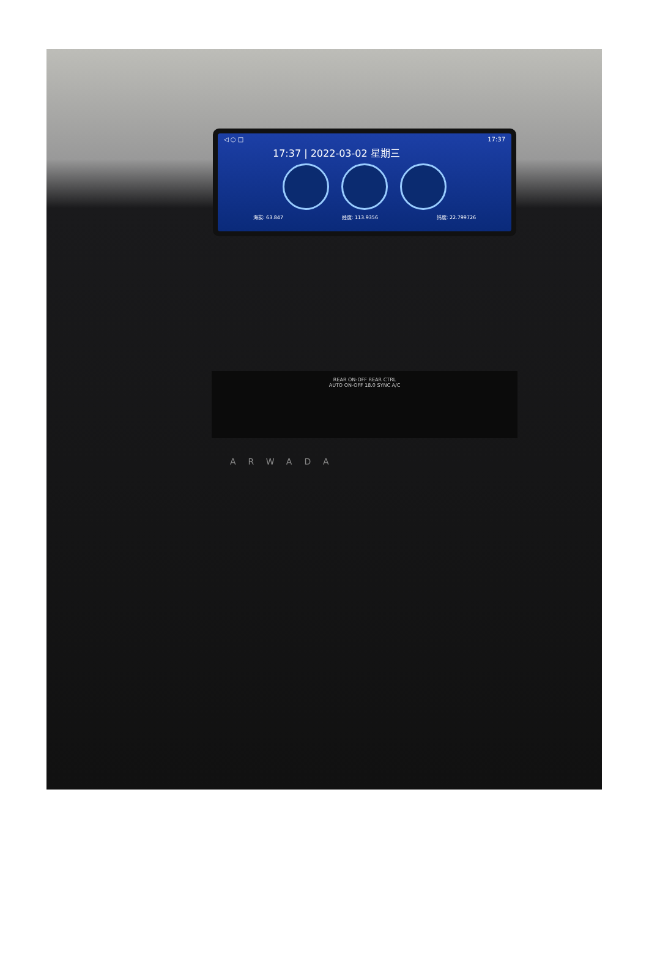◁ ○ □ 17:37
17:37 | 2022-03-02 星期三
海拔: 63.847 经度: 113.9356 纬度: 22.799726
REAR ON-OFF REAR CTRL
AUTO ON-OFF 18.0 SYNC A/C
ARWADA